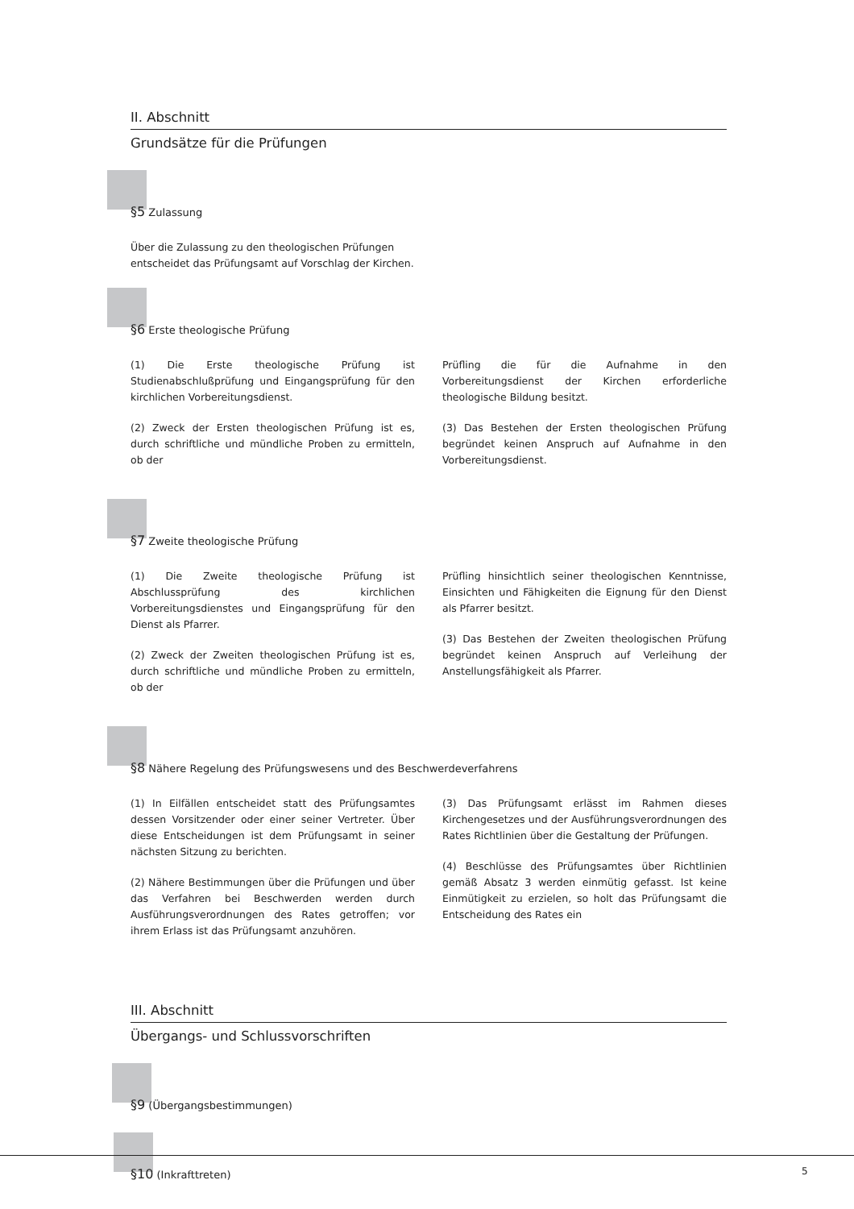II. Abschnitt
Grundsätze für die Prüfungen
§5 Zulassung
Über die Zulassung zu den theologischen Prüfungen entscheidet das Prüfungsamt auf Vorschlag der Kirchen.
§6 Erste theologische Prüfung
(1) Die Erste theologische Prüfung ist Studienabschlußprüfung und Eingangsprüfung für den kirchlichen Vorbereitungsdienst.
(2) Zweck der Ersten theologischen Prüfung ist es, durch schriftliche und mündliche Proben zu ermitteln, ob der
Prüfling die für die Aufnahme in den Vorbereitungsdienst der Kirchen erforderliche theologische Bildung besitzt.
(3) Das Bestehen der Ersten theologischen Prüfung begründet keinen Anspruch auf Aufnahme in den Vorbereitungsdienst.
§7 Zweite theologische Prüfung
(1) Die Zweite theologische Prüfung ist Abschlussprüfung des kirchlichen Vorbereitungsdienstes und Eingangsprüfung für den Dienst als Pfarrer.
(2) Zweck der Zweiten theologischen Prüfung ist es, durch schriftliche und mündliche Proben zu ermitteln, ob der
Prüfling hinsichtlich seiner theologischen Kenntnisse, Einsichten und Fähigkeiten die Eignung für den Dienst als Pfarrer besitzt.
(3) Das Bestehen der Zweiten theologischen Prüfung begründet keinen Anspruch auf Verleihung der Anstellungsfähigkeit als Pfarrer.
§8 Nähere Regelung des Prüfungswesens und des Beschwerdeverfahrens
(1) In Eilfällen entscheidet statt des Prüfungsamtes dessen Vorsitzender oder einer seiner Vertreter. Über diese Entscheidungen ist dem Prüfungsamt in seiner nächsten Sitzung zu berichten.
(2) Nähere Bestimmungen über die Prüfungen und über das Verfahren bei Beschwerden werden durch Ausführungsverordnungen des Rates getroffen; vor ihrem Erlass ist das Prüfungsamt anzuhören.
(3) Das Prüfungsamt erlässt im Rahmen dieses Kirchengesetzes und der Ausführungsverordnungen des Rates Richtlinien über die Gestaltung der Prüfungen.
(4) Beschlüsse des Prüfungsamtes über Richtlinien gemäß Absatz 3 werden einmütig gefasst. Ist keine Einmütigkeit zu erzielen, so holt das Prüfungsamt die Entscheidung des Rates ein
III. Abschnitt
Übergangs- und Schlussvorschriften
§9 (Übergangsbestimmungen)
§10 (Inkrafttreten)
5